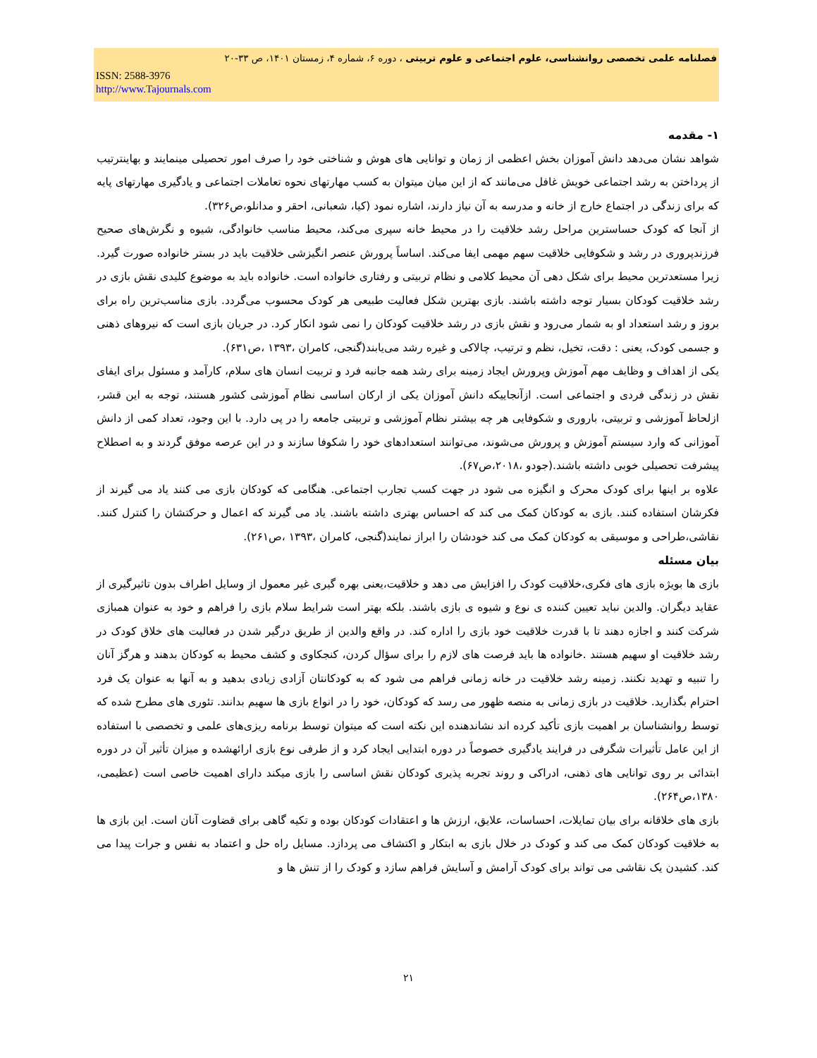فصلنامه علمی تخصصی روانشناسی، علوم اجتماعی و علوم تربیتی ، دوره ۶، شماره ۴، زمستان ۱۴۰۱، ص ۳۳-۲۰
ISSN: 2588-3976
http://www.Tajournals.com
۱- مقدمه
شواهد نشان می‌دهد دانش آموزان بخش اعظمی از زمان و توانایی های هوش و شناختی خود را صرف امور تحصیلی مینمایند و بهاینترتیب از پرداختن به رشد اجتماعی خویش غافل می‌مانند که از این میان میتوان به کسب مهارتهای نحوه تعاملات اجتماعی و یادگیری مهارتهای پایه که برای زندگی در اجتماع خارج از خانه و مدرسه به آن نیاز دارند، اشاره نمود (کیا، شعبانی، احقر و مدانلو،ص۳۲۶).
از آنجا که کودک حساسترین مراحل رشد خلاقیت را در محیط خانه سپری می‌کند، محیط مناسب خانوادگی، شیوه و نگرش‌های صحیح فرزندپروری در رشد و شکوفایی خلاقیت سهم مهمی ایفا می‌کند. اساساً پرورش عنصر انگیزشی خلاقیت باید در بستر خانواده صورت گیرد. زیرا مستعدترین محیط برای شکل دهی آن محیط کلامی و نظام تربیتی و رفتاری خانواده است. خانواده باید به موضوع کلیدی نقش بازی در رشد خلاقیت کودکان بسیار توجه داشته باشند. بازی بهترین شکل فعالیت طبیعی هر کودک محسوب می‌گردد. بازی مناسب‌ترین راه برای بروز و رشد استعداد او به شمار می‌رود و نقش بازی در رشد خلاقیت کودکان را نمی شود انکار کرد. در جریان بازی است که نیروهای ذهنی و جسمی کودک، یعنی : دقت، تخیل، نظم و ترتیب، چالاکی و غیره رشد می‌یابند(گنجی، کامران ،۱۳۹۳ ،ص۶۳۱).
یکی از اهداف و وظایف مهم آموزش وپرورش ایجاد زمینه برای رشد همه جانبه فرد و تربیت انسان های سلام، کارآمد و مسئول برای ایفای نقش در زندگی فردی و اجتماعی است. ازآنجاییکه دانش آموزان یکی از ارکان اساسی نظام آموزشی کشور هستند، توجه به این قشر، ازلحاظ آموزشی و تربیتی، باروری و شکوفایی هر چه بیشتر نظام آموزشی و تربیتی جامعه را در پی دارد. با این وجود، تعداد کمی از دانش آموزانی که وارد سیستم آموزش و پرورش می‌شوند، می‌توانند استعدادهای خود را شکوفا سازند و در این عرصه موفق گردند و به اصطلاح پیشرفت تحصیلی خوبی داشته باشند.(جودو ،۲۰۱۸،ص۶۷).
علاوه بر اینها برای کودک محرک و انگیزه می شود در جهت کسب تجارب اجتماعی. هنگامی که کودکان بازی می کنند یاد می گیرند از فکرشان استفاده کنند. بازی به کودکان کمک می کند که احساس بهتری داشته باشند. یاد می گیرند که اعمال و حرکتشان را کنترل کنند. نقاشی،طراحی و موسیقی به کودکان کمک می کند خودشان را ابراز نمایند(گنجی، کامران ،۱۳۹۳ ،ص۲۶۱).
بیان مسئله
بازی ها بویژه بازی های فکری،خلاقیت کودک را افزایش می دهد و خلاقیت،یعنی بهره گیری غیر معمول از وسایل اطراف بدون تاثیرگیری از عقاید دیگران. والدین نباید تعیین کننده ی نوع و شیوه ی بازی باشند. بلکه بهتر است شرایط سلام بازی را فراهم و خود به عنوان همبازی شرکت کنند و اجازه دهند تا با قدرت خلاقیت خود بازی را اداره کند. در واقع والدین از طریق درگیر شدن در فعالیت های خلاق کودک در رشد خلاقیت او سهیم هستند .خانواده ها باید فرصت های لازم را برای سؤال کردن، کنجکاوی و کشف محیط به کودکان بدهند و هرگز آنان را تنبیه و تهدید نکنند. زمینه رشد خلاقیت در خانه زمانی فراهم می شود که به کودکانتان آزادی زیادی بدهید و به آنها به عنوان یک فرد احترام بگذارید. خلاقیت در بازی زمانی به منصه ظهور می رسد که کودکان، خود را در انواع بازی ها سهیم بدانند. تئوری های مطرح شده که توسط روانشناسان بر اهمیت بازی تأکید کرده اند نشاندهنده این نکته است که میتوان توسط برنامه ریزی‌های علمی و تخصصی با استفاده از این عامل تأثیرات شگرفی در فرایند یادگیری خصوصاً در دوره ابتدایی ایجاد کرد و از طرفی نوع بازی ارائهشده و میزان تأثیر آن در دوره ابتدائی بر روی توانایی های ذهنی، ادراکی و روند تجربه پذیری کودکان نقش اساسی را بازی میکند دارای اهمیت خاصی است (عظیمی، ۱۳۸۰،ص۲۶۴).
بازی های خلاقانه برای بیان تمایلات، احساسات، علایق، ارزش ها و اعتقادات کودکان بوده و تکیه گاهی برای قضاوت آنان است. این بازی ها به خلاقیت کودکان کمک می کند و کودک در خلال بازی به ابتکار و اکتشاف می پردازد. مسایل راه حل و اعتماد به نفس و جرات پیدا می کند. کشیدن یک نقاشی می تواند برای کودک آرامش و آسایش فراهم سازد و کودک را از تنش ها و
۲۱